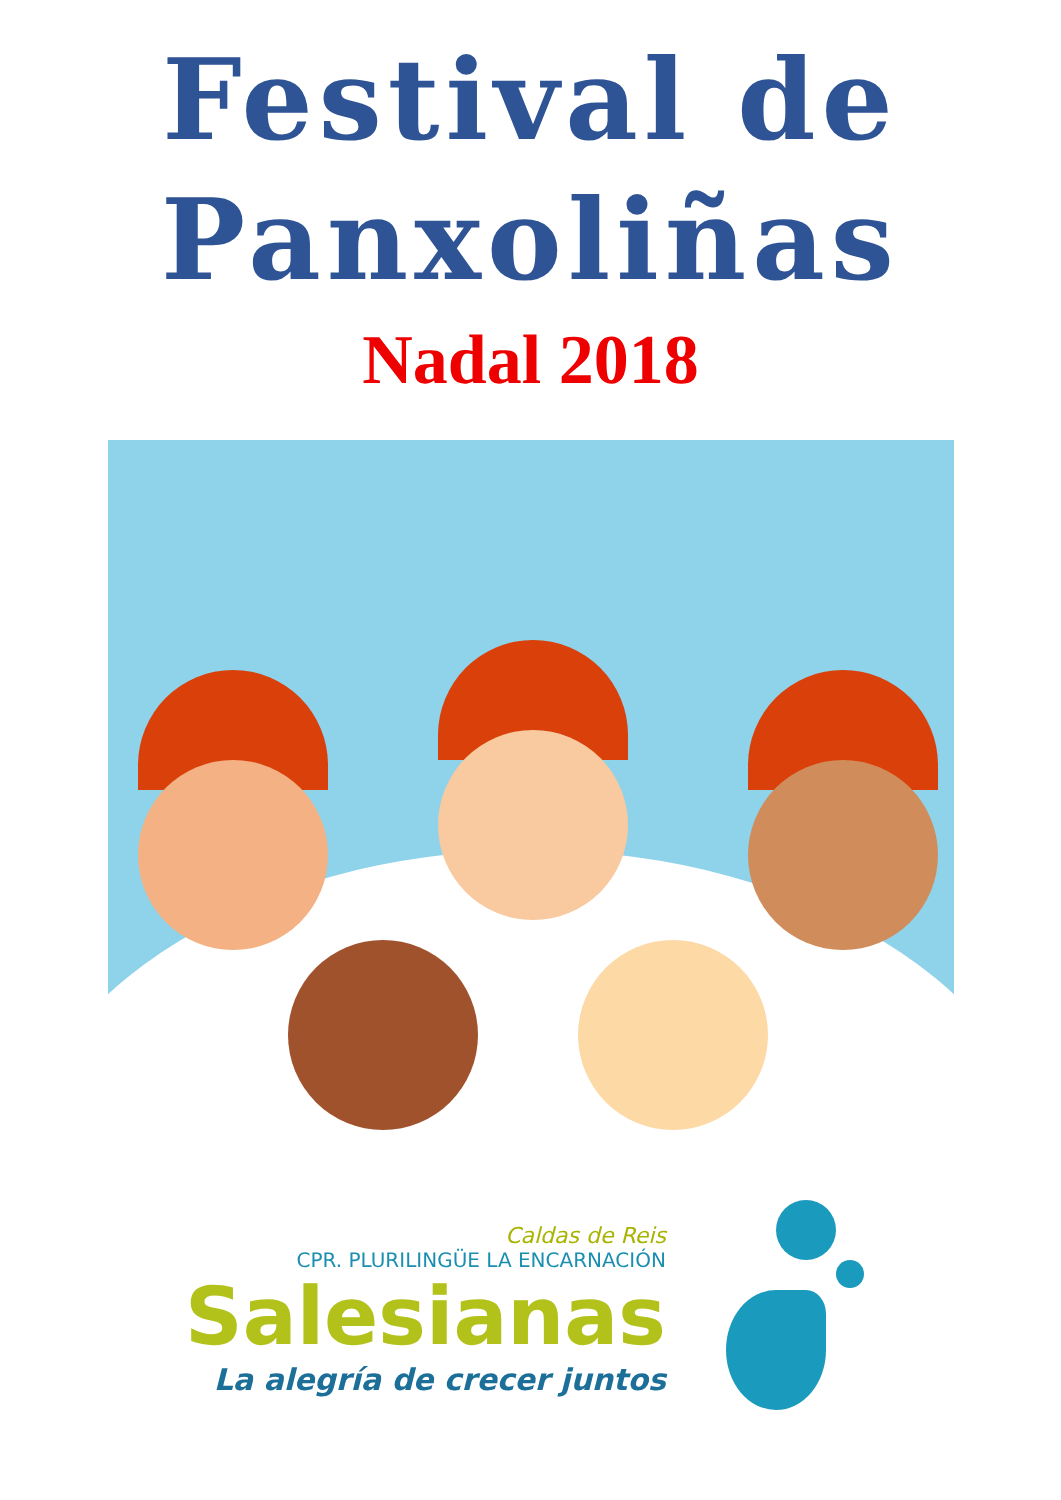Festival de
Panxoliñas
Nadal 2018
Caldas de Reis
CPR. PLURILINGÜE LA ENCARNACIÓN
Salesianas
La alegría de crecer juntos